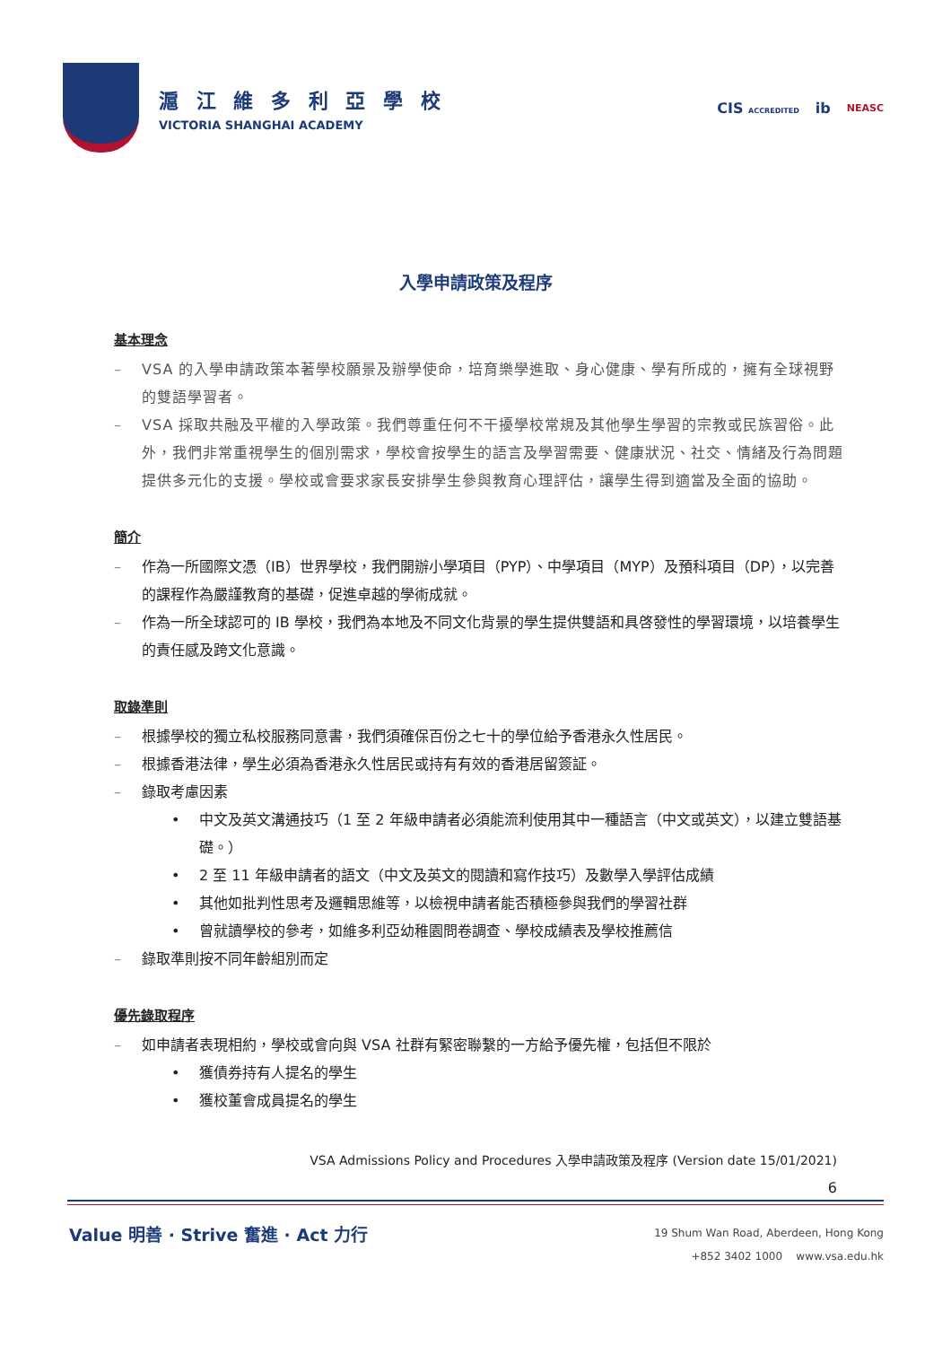滬 江 維 多 利 亞 學 校
VICTORIA SHANGHAI ACADEMY
CIS ACCREDITED ib NEASC
入學申請政策及程序
基本理念
– VSA 的入學申請政策本著學校願景及辦學使命，培育樂學進取、身心健康、學有所成的，擁有全球視野的雙語學習者。
– VSA 採取共融及平權的入學政策。我們尊重任何不干擾學校常規及其他學生學習的宗教或民族習俗。此外，我們非常重視學生的個別需求，學校會按學生的語言及學習需要、健康狀況、社交、情緒及行為問題提供多元化的支援。學校或會要求家長安排學生參與教育心理評估，讓學生得到適當及全面的協助。
簡介
– 作為一所國際文憑（IB）世界學校，我們開辦小學項目（PYP）、中學項目（MYP）及預科項目（DP），以完善的課程作為嚴謹教育的基礎，促進卓越的學術成就。
– 作為一所全球認可的 IB 學校，我們為本地及不同文化背景的學生提供雙語和具啓發性的學習環境，以培養學生的責任感及跨文化意識。
取錄準則
– 根據學校的獨立私校服務同意書，我們須確保百份之七十的學位給予香港永久性居民。
– 根據香港法律，學生必須為香港永久性居民或持有有效的香港居留簽証。
– 錄取考慮因素
• 中文及英文溝通技巧（1 至 2 年級申請者必須能流利使用其中一種語言（中文或英文），以建立雙語基礎。）
• 2 至 11 年級申請者的語文（中文及英文的閱讀和寫作技巧）及數學入學評估成績
• 其他如批判性思考及邏輯思維等，以檢視申請者能否積極參與我們的學習社群
• 曾就讀學校的參考，如維多利亞幼稚園問卷調查、學校成績表及學校推薦信
– 錄取準則按不同年齡組別而定
優先錄取程序
– 如申請者表現相約，學校或會向與 VSA 社群有緊密聯繫的一方給予優先權，包括但不限於
• 獲債券持有人提名的學生
• 獲校董會成員提名的學生
VSA Admissions Policy and Procedures 入學申請政策及程序 (Version date 15/01/2021)
6
Value 明善 · Strive 奮進 · Act 力行
19 Shum Wan Road, Aberdeen, Hong Kong
+852 3402 1000 www.vsa.edu.hk